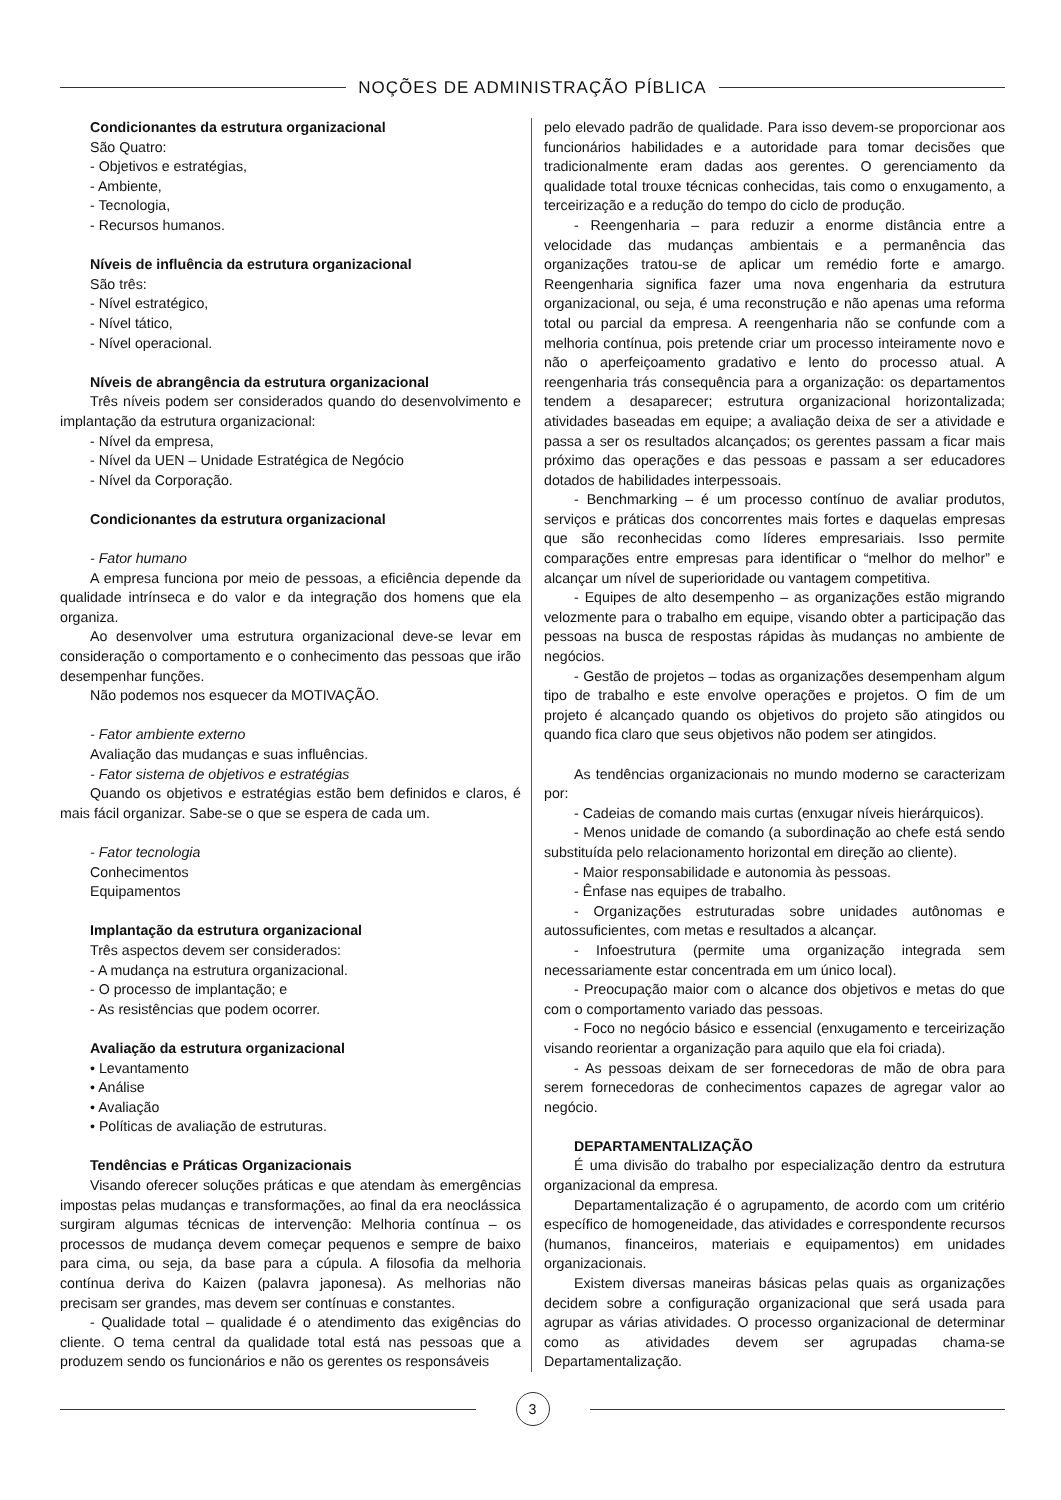NOÇÕES DE ADMINISTRAÇÃO PÍBLICA
Condicionantes da estrutura organizacional
São Quatro:
- Objetivos e estratégias,
- Ambiente,
- Tecnologia,
- Recursos humanos.
Níveis de influência da estrutura organizacional
São três:
- Nível estratégico,
- Nível tático,
- Nível operacional.
Níveis de abrangência da estrutura organizacional
Três níveis podem ser considerados quando do desenvolvimento e implantação da estrutura organizacional:
- Nível da empresa,
- Nível da UEN – Unidade Estratégica de Negócio
- Nível da Corporação.
Condicionantes da estrutura organizacional
- Fator humano
A empresa funciona por meio de pessoas, a eficiência depende da qualidade intrínseca e do valor e da integração dos homens que ela organiza.
Ao desenvolver uma estrutura organizacional deve-se levar em consideração o comportamento e o conhecimento das pessoas que irão desempenhar funções.
Não podemos nos esquecer da MOTIVAÇÃO.
- Fator ambiente externo
Avaliação das mudanças e suas influências.
- Fator sistema de objetivos e estratégias
Quando os objetivos e estratégias estão bem definidos e claros, é mais fácil organizar. Sabe-se o que se espera de cada um.
- Fator tecnologia
Conhecimentos
Equipamentos
Implantação da estrutura organizacional
Três aspectos devem ser considerados:
- A mudança na estrutura organizacional.
- O processo de implantação; e
- As resistências que podem ocorrer.
Avaliação da estrutura organizacional
• Levantamento
• Análise
• Avaliação
• Políticas de avaliação de estruturas.
Tendências e Práticas Organizacionais
Visando oferecer soluções práticas e que atendam às emergências impostas pelas mudanças e transformações, ao final da era neoclássica surgiram algumas técnicas de intervenção: Melhoria contínua – os processos de mudança devem começar pequenos e sempre de baixo para cima, ou seja, da base para a cúpula. A filosofia da melhoria contínua deriva do Kaizen (palavra japonesa). As melhorias não precisam ser grandes, mas devem ser contínuas e constantes.
- Qualidade total – qualidade é o atendimento das exigências do cliente. O tema central da qualidade total está nas pessoas que a produzem sendo os funcionários e não os gerentes os responsáveis
pelo elevado padrão de qualidade. Para isso devem-se proporcionar aos funcionários habilidades e a autoridade para tomar decisões que tradicionalmente eram dadas aos gerentes. O gerenciamento da qualidade total trouxe técnicas conhecidas, tais como o enxugamento, a terceirização e a redução do tempo do ciclo de produção.
- Reengenharia – para reduzir a enorme distância entre a velocidade das mudanças ambientais e a permanência das organizações tratou-se de aplicar um remédio forte e amargo. Reengenharia significa fazer uma nova engenharia da estrutura organizacional, ou seja, é uma reconstrução e não apenas uma reforma total ou parcial da empresa. A reengenharia não se confunde com a melhoria contínua, pois pretende criar um processo inteiramente novo e não o aperfeiçoamento gradativo e lento do processo atual. A reengenharia trás consequência para a organização: os departamentos tendem a desaparecer; estrutura organizacional horizontalizada; atividades baseadas em equipe; a avaliação deixa de ser a atividade e passa a ser os resultados alcançados; os gerentes passam a ficar mais próximo das operações e das pessoas e passam a ser educadores dotados de habilidades interpessoais.
- Benchmarking – é um processo contínuo de avaliar produtos, serviços e práticas dos concorrentes mais fortes e daquelas empresas que são reconhecidas como líderes empresariais. Isso permite comparações entre empresas para identificar o “melhor do melhor” e alcançar um nível de superioridade ou vantagem competitiva.
- Equipes de alto desempenho – as organizações estão migrando velozmente para o trabalho em equipe, visando obter a participação das pessoas na busca de respostas rápidas às mudanças no ambiente de negócios.
- Gestão de projetos – todas as organizações desempenham algum tipo de trabalho e este envolve operações e projetos. O fim de um projeto é alcançado quando os objetivos do projeto são atingidos ou quando fica claro que seus objetivos não podem ser atingidos.
As tendências organizacionais no mundo moderno se caracterizam por:
- Cadeias de comando mais curtas (enxugar níveis hierárquicos).
- Menos unidade de comando (a subordinação ao chefe está sendo substituída pelo relacionamento horizontal em direção ao cliente).
- Maior responsabilidade e autonomia às pessoas.
- Ênfase nas equipes de trabalho.
- Organizações estruturadas sobre unidades autônomas e autossuficientes, com metas e resultados a alcançar.
- Infoestrutura (permite uma organização integrada sem necessariamente estar concentrada em um único local).
- Preocupação maior com o alcance dos objetivos e metas do que com o comportamento variado das pessoas.
- Foco no negócio básico e essencial (enxugamento e terceirização visando reorientar a organização para aquilo que ela foi criada).
- As pessoas deixam de ser fornecedoras de mão de obra para serem fornecedoras de conhecimentos capazes de agregar valor ao negócio.
DEPARTAMENTALIZAÇÃO
É uma divisão do trabalho por especialização dentro da estrutura organizacional da empresa.
Departamentalização é o agrupamento, de acordo com um critério específico de homogeneidade, das atividades e correspondente recursos (humanos, financeiros, materiais e equipamentos) em unidades organizacionais.
Existem diversas maneiras básicas pelas quais as organizações decidem sobre a configuração organizacional que será usada para agrupar as várias atividades. O processo organizacional de determinar como as atividades devem ser agrupadas chama-se Departamentalização.
3